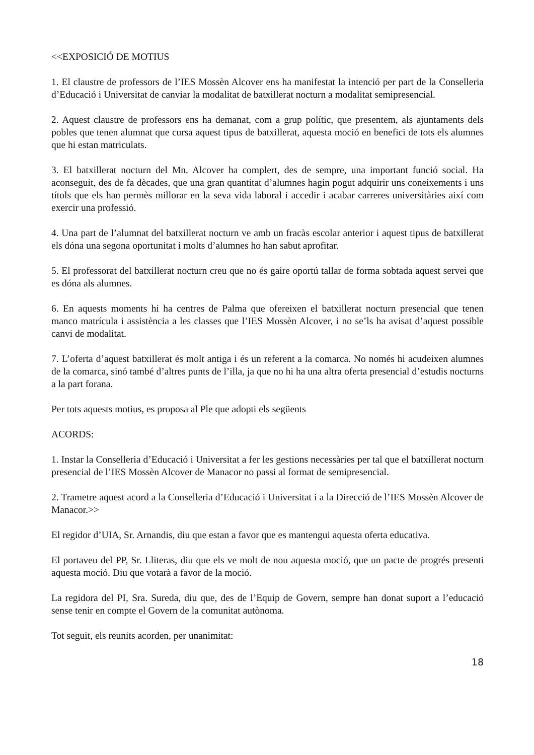<<EXPOSICIÓ DE MOTIUS
1. El claustre de professors de l’IES Mossèn Alcover ens ha manifestat la intenció per part de la Conselleria d’Educació i Universitat de canviar la modalitat de batxillerat nocturn a modalitat semipresencial.
2. Aquest claustre de professors ens ha demanat, com a grup polític, que presentem, als ajuntaments dels pobles que tenen alumnat que cursa aquest tipus de batxillerat, aquesta moció en benefici de tots els alumnes que hi estan matriculats.
3. El batxillerat nocturn del Mn. Alcover ha complert, des de sempre, una important funció social. Ha aconseguit, des de fa dècades, que una gran quantitat d’alumnes hagin pogut adquirir uns coneixements i uns títols que els han permès millorar en la seva vida laboral i accedir i acabar carreres universitàries així com exercir una professió.
4. Una part de l’alumnat del batxillerat nocturn ve amb un fracàs escolar anterior i aquest tipus de batxillerat els dóna una segona oportunitat i molts d’alumnes ho han sabut aprofitar.
5. El professorat del batxillerat nocturn creu que no és gaire oportú tallar de forma sobtada aquest servei que es dóna als alumnes.
6. En aquests moments hi ha centres de Palma que ofereixen el batxillerat nocturn presencial que tenen manco matrícula i assistència a les classes que l’IES Mossèn Alcover, i no se’ls ha avisat d’aquest possible canvi de modalitat.
7. L’oferta d’aquest batxillerat és molt antiga i és un referent a la comarca. No només hi acudeixen alumnes de la comarca, sinó també d’altres punts de l’illa, ja que no hi ha una altra oferta presencial d’estudis nocturns a la part forana.
Per tots aquests motius, es proposa al Ple que adopti els següents
ACORDS:
1. Instar la Conselleria d’Educació i Universitat a fer les gestions necessàries per tal que el batxillerat nocturn presencial de l’IES Mossèn Alcover de Manacor no passi al format de semipresencial.
2. Trametre aquest acord a la Conselleria d’Educació i Universitat i a la Direcció de l’IES Mossèn Alcover de Manacor.>>
El regidor d’UIA, Sr. Arnandis, diu que estan a favor que es mantengui aquesta oferta educativa.
El portaveu del PP, Sr. Lliteras, diu que els ve molt de nou aquesta moció, que un pacte de progrés presenti aquesta moció. Diu que votarà a favor de la moció.
La regidora del PI, Sra. Sureda, diu que, des de l’Equip de Govern, sempre han donat suport a l’educació sense tenir en compte el Govern de la comunitat autònoma.
Tot seguit, els reunits acorden, per unanimitat:
18